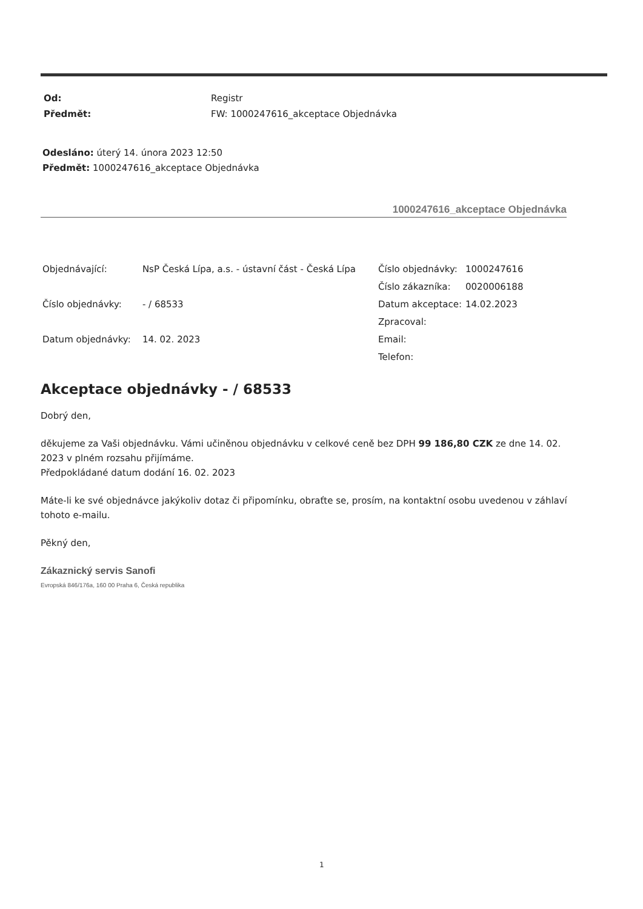| Od: | Registr |
| Předmět: | FW: 1000247616_akceptace Objednávka |
Odesláno: úterý 14. února 2023 12:50
Předmět: 1000247616_akceptace Objednávka
1000247616_akceptace Objednávka
| Objednávající: | NsP Česká Lípa, a.s. - ústavní část - Česká Lípa |
| Číslo objednávky: | - / 68533 |
| Datum objednávky: | 14. 02. 2023 |
| Číslo objednávky: | 1000247616 |
| Číslo zákazníka: | 0020006188 |
| Datum akceptace: | 14.02.2023 |
| Zpracoval: | |
| Email: | |
| Telefon: | |
Akceptace objednávky - / 68533
Dobrý den,
děkujeme za Vaši objednávku. Vámi učiněnou objednávku v celkové ceně bez DPH 99 186,80 CZK ze dne 14. 02. 2023 v plném rozsahu přijímáme.
Předpokládané datum dodání 16. 02. 2023
Máte-li ke své objednávce jakýkoliv dotaz či připomínku, obraťte se, prosím, na kontaktní osobu uvedenou v záhlaví tohoto e-mailu.
Pěkný den,
Zákaznický servis Sanofi
Evropská 846/176a, 160 00 Praha 6, Česká republika
1